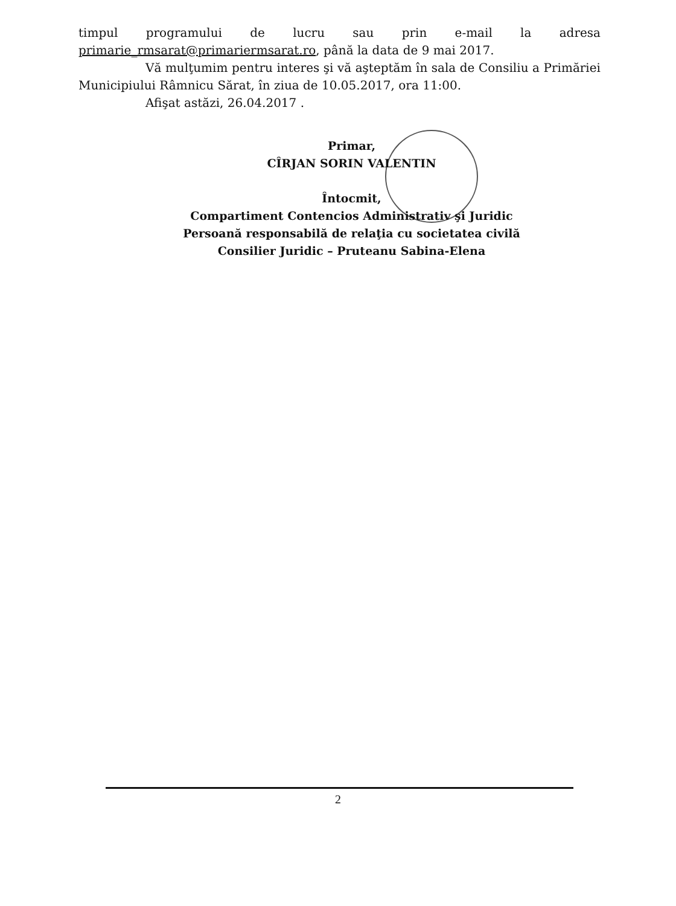timpul programului de lucru sau prin e-mail la adresa primarie_rmsarat@primariermsarat.ro, până la data de 9 mai 2017.
Vă mulţumim pentru interes şi vă aşteptăm în sala de Consiliu a Primăriei Municipiului Râmnicu Sărat, în ziua de 10.05.2017, ora 11:00.
Afişat astăzi, 26.04.2017 .
Primar,
CÎRJAN SORIN VALENTIN
Întocmit,
Compartiment Contencios Administrativ şi Juridic
Persoană responsabilă de relaţia cu societatea civilă
Consilier Juridic – Pruteanu Sabina-Elena
2